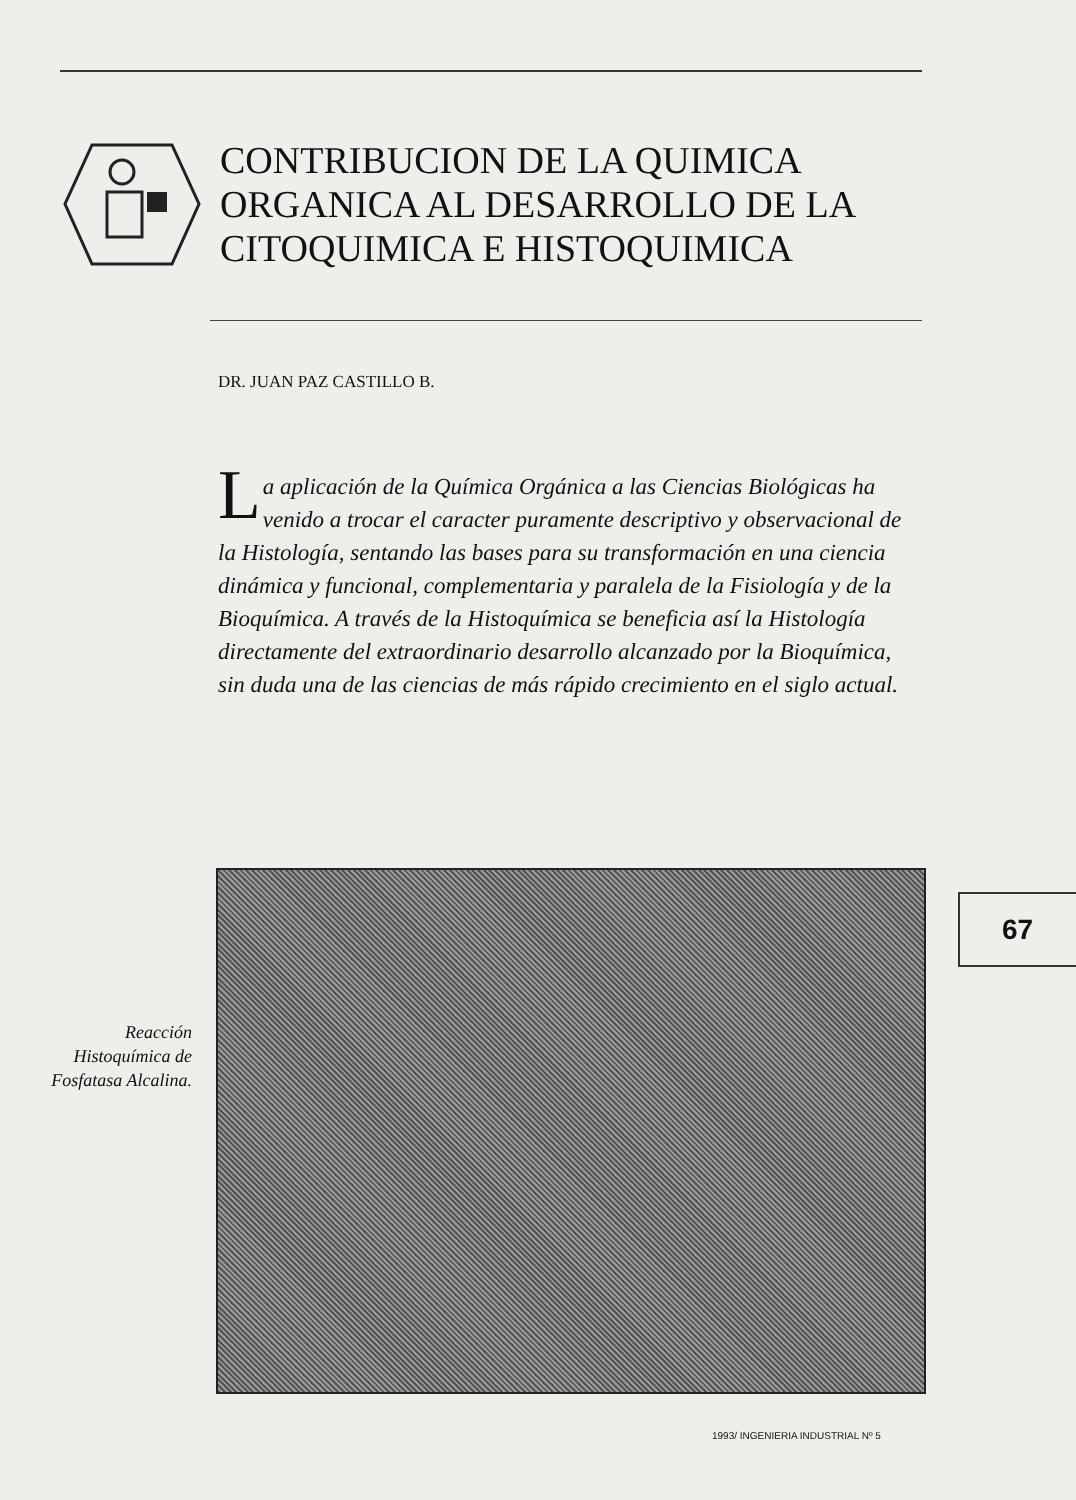CONTRIBUCION DE LA QUIMICA
ORGANICA AL DESARROLLO DE LA
CITOQUIMICA E HISTOQUIMICA
DR. JUAN PAZ CASTILLO B.
La aplicación de la Química Orgánica a las Ciencias Biológicas ha venido a trocar el caracter puramente descriptivo y observacional de la Histología, sentando las bases para su transformación en una ciencia dinámica y funcional, complementaria y paralela de la Fisiología y de la Bioquímica. A través de la Histoquímica se beneficia así la Histología directamente del extraordinario desarrollo alcanzado por la Bioquímica, sin duda una de las ciencias de más rápido crecimiento en el siglo actual.
Reacción Histoquímica de Fosfatasa Alcalina.
67
1993/ INGENIERIA INDUSTRIAL Nº 5